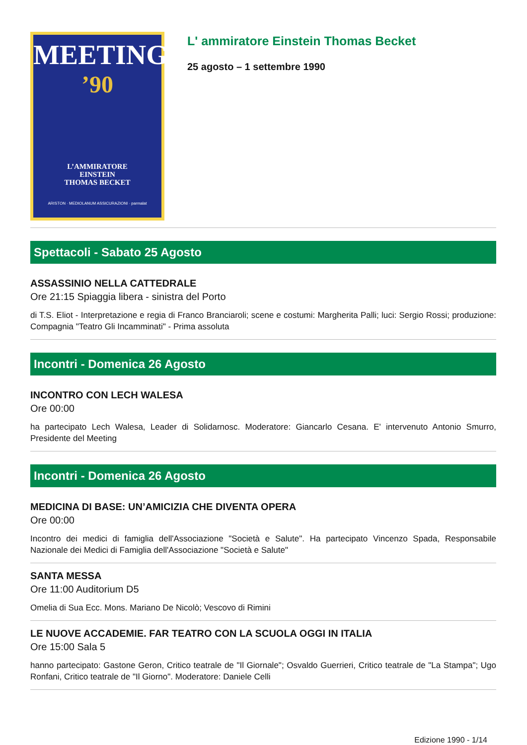MEETING
’90
L’AMMIRATORE
EINSTEIN
THOMAS BECKET
ARISTON · MEDIOLANUM ASSICURAZIONI · parmalat
L' ammiratore Einstein Thomas Becket
25 agosto – 1 settembre 1990
Spettacoli - Sabato 25 Agosto
ASSASSINIO NELLA CATTEDRALE
Ore 21:15 Spiaggia libera - sinistra del Porto
di T.S. Eliot - Interpretazione e regia di Franco Branciaroli; scene e costumi: Margherita Palli; luci: Sergio Rossi; produzione: Compagnia "Teatro Gli Incamminati" - Prima assoluta
Incontri - Domenica 26 Agosto
INCONTRO CON LECH WALESA
Ore 00:00
ha partecipato Lech Walesa, Leader di Solidarnosc. Moderatore: Giancarlo Cesana. E' intervenuto Antonio Smurro, Presidente del Meeting
Incontri - Domenica 26 Agosto
MEDICINA DI BASE: UN’AMICIZIA CHE DIVENTA OPERA
Ore 00:00
Incontro dei medici di famiglia dell'Associazione "Società e Salute". Ha partecipato Vincenzo Spada, Responsabile Nazionale dei Medici di Famiglia dell'Associazione "Società e Salute"
SANTA MESSA
Ore 11:00 Auditorium D5
Omelia di Sua Ecc. Mons. Mariano De Nicolò; Vescovo di Rimini
LE NUOVE ACCADEMIE. FAR TEATRO CON LA SCUOLA OGGI IN ITALIA
Ore 15:00 Sala 5
hanno partecipato: Gastone Geron, Critico teatrale de "Il Giornale"; Osvaldo Guerrieri, Critico teatrale de "La Stampa"; Ugo Ronfani, Critico teatrale de "Il Giorno". Moderatore: Daniele Celli
Edizione 1990 - 1/14